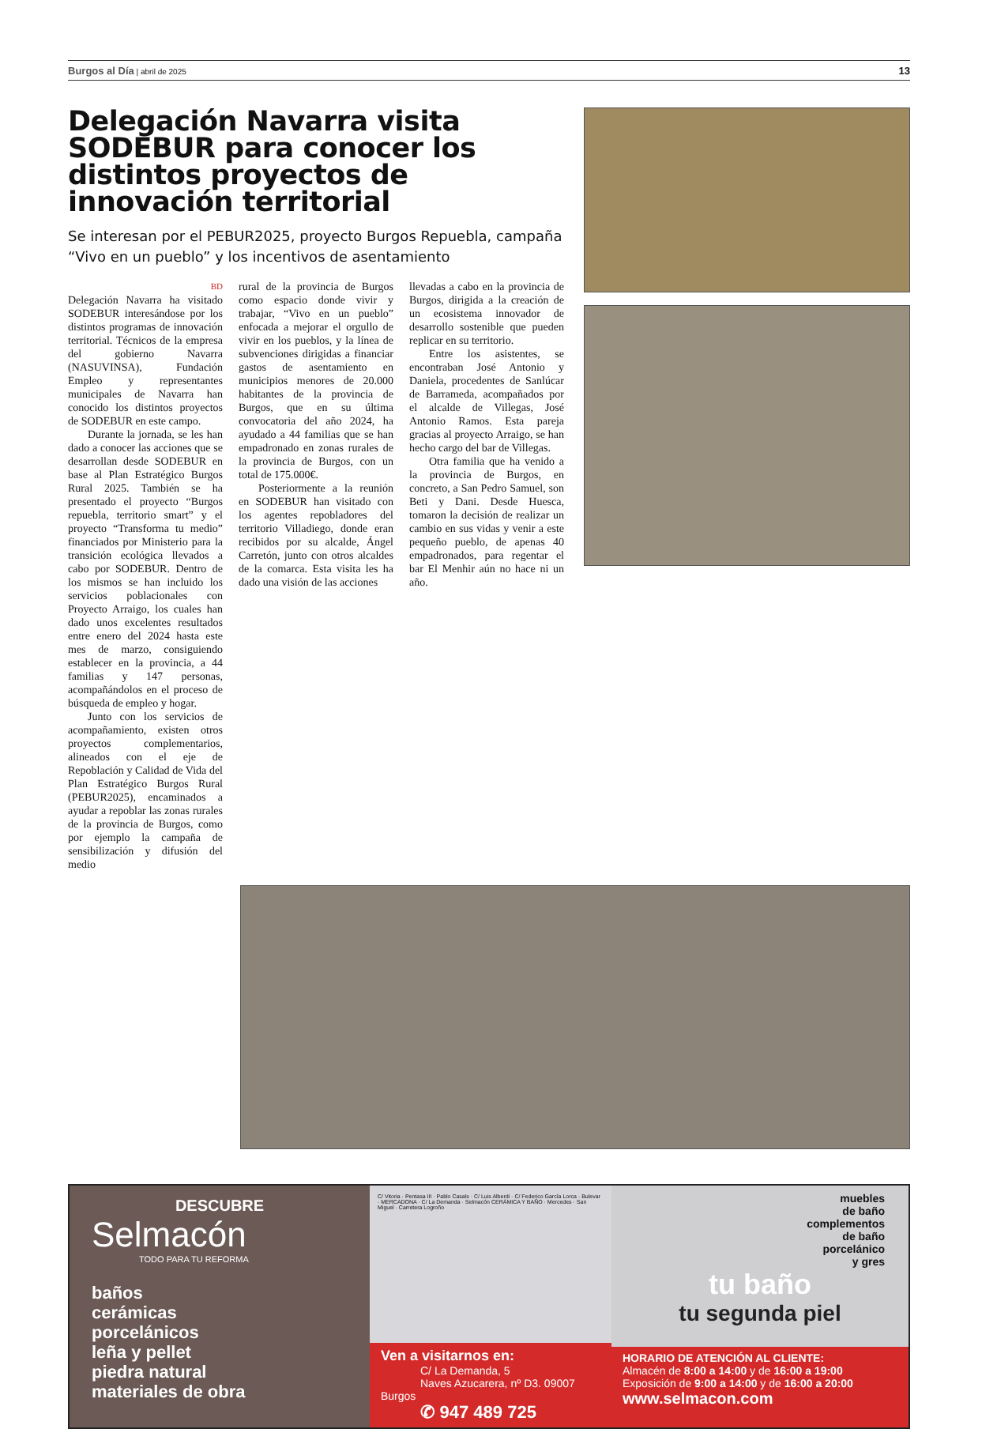Burgos al Día | abril de 2025 13
Delegación Navarra visita SODEBUR para conocer los distintos proyectos de innovación territorial
Se interesan por el PEBUR2025, proyecto Burgos Repuebla, campaña “Vivo en un pueblo” y los incentivos de asentamiento
BD
Delegación Navarra ha visitado SODEBUR interesándose por los distintos programas de innovación territorial. Técnicos de la empresa del gobierno Navarra (NASUVINSA), Fundación Empleo y representantes municipales de Navarra han conocido los distintos proyectos de SODEBUR en este campo.
Durante la jornada, se les han dado a conocer las acciones que se desarrollan desde SODEBUR en base al Plan Estratégico Burgos Rural 2025. También se ha presentado el proyecto “Burgos repuebla, territorio smart” y el proyecto “Transforma tu medio” financiados por Ministerio para la transición ecológica llevados a cabo por SODEBUR. Dentro de los mismos se han incluido los servicios poblacionales con Proyecto Arraigo, los cuales han dado unos excelentes resultados entre enero del 2024 hasta este mes de marzo, consiguiendo establecer en la provincia, a 44 familias y 147 personas, acompañándolos en el proceso de búsqueda de empleo y hogar.
Junto con los servicios de acompañamiento, existen otros proyectos complementarios, alineados con el eje de Repoblación y Calidad de Vida del Plan Estratégico Burgos Rural (PEBUR2025), encaminados a ayudar a repoblar las zonas rurales de la provincia de Burgos, como por ejemplo la campaña de sensibilización y difusión del medio
rural de la provincia de Burgos como espacio donde vivir y trabajar, “Vivo en un pueblo” enfocada a mejorar el orgullo de vivir en los pueblos, y la línea de subvenciones dirigidas a financiar gastos de asentamiento en municipios menores de 20.000 habitantes de la provincia de Burgos, que en su última convocatoria del año 2024, ha ayudado a 44 familias que se han empadronado en zonas rurales de la provincia de Burgos, con un total de 175.000€.
Posteriormente a la reunión en SODEBUR han visitado con los agentes repobladores del territorio Villadiego, donde eran recibidos por su alcalde, Ángel Carretón, junto con otros alcaldes de la comarca. Esta visita les ha dado una visión de las acciones
llevadas a cabo en la provincia de Burgos, dirigida a la creación de un ecosistema innovador de desarrollo sostenible que pueden replicar en su territorio.
Entre los asistentes, se encontraban José Antonio y Daniela, procedentes de Sanlúcar de Barrameda, acompañados por el alcalde de Villegas, José Antonio Ramos. Esta pareja gracias al proyecto Arraigo, se han hecho cargo del bar de Villegas.
Otra familia que ha venido a la provincia de Burgos, en concreto, a San Pedro Samuel, son Beti y Dani. Desde Huesca, tomaron la decisión de realizar un cambio en sus vidas y venir a este pequeño pueblo, de apenas 40 empadronados, para regentar el bar El Menhir aún no hace ni un año.
DESCUBRE
Selmacón
TODO PARA TU REFORMA
baños
cerámicas
porcelánicos
leña y pellet
piedra natural
materiales de obra
C/ Vitoria · Pentasa III · Pablo Casals · C/ Luis Alberdi · C/ Federico García Lorca · Bulevar · MERCADONA · C/ La Demanda · Selmacón CERÁMICA Y BAÑO · Mercedes · San Miguel · Carretera Logroño
Ven a visitarnos en:
C/ La Demanda, 5
Naves Azucarera, nº D3. 09007 Burgos
✆ 947 489 725
muebles
de baño
complementos
de baño
porcelánico
y gres
tu baño
tu segunda piel
HORARIO DE ATENCIÓN AL CLIENTE:
Almacén de 8:00 a 14:00 y de 16:00 a 19:00
Exposición de 9:00 a 14:00 y de 16:00 a 20:00
www.selmacon.com